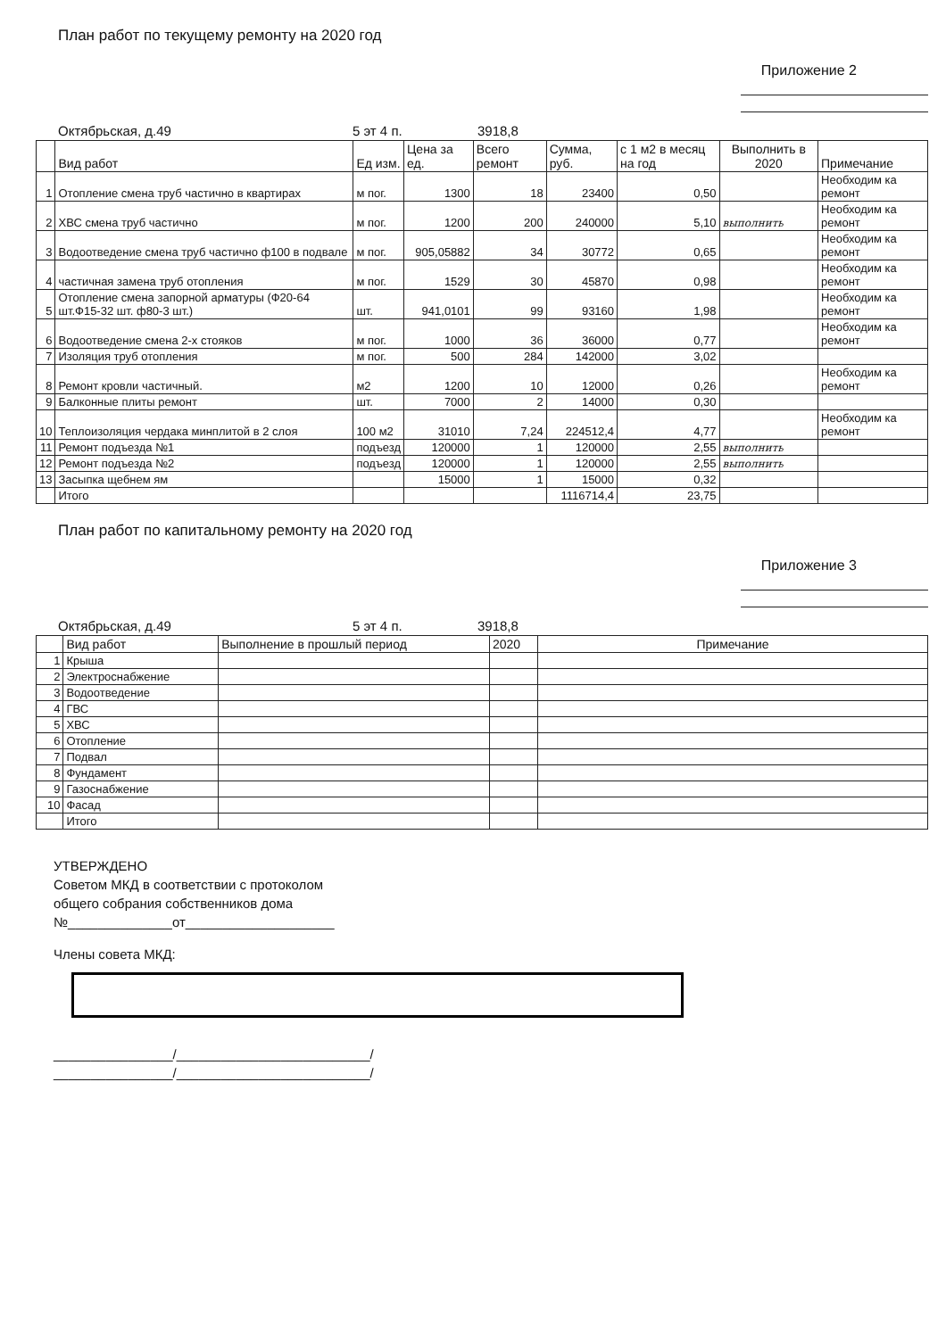План работ по текущему ремонту на 2020 год
Приложение 2
Октябрьская, д.49 5 эт 4 п. 3918,8
| | Вид работ | Ед изм. | Цена за ед. | Всего ремонт | Сумма, руб. | с 1 м2 в месяц на год | Выполнить в 2020 | Примечание |
| --- | --- | --- | --- | --- | --- | --- | --- | --- |
| 1 | Отопление смена труб частично в квартирах | м пог. | 1300 | 18 | 23400 | 0,50 | | Необходим ка ремонт |
| 2 | ХВС смена труб частично | м пог. | 1200 | 200 | 240000 | 5,10 | выполнить | Необходим ка ремонт |
| 3 | Водоотведение смена труб частично ф100 в подвале | м пог. | 905,05882 | 34 | 30772 | 0,65 | | Необходим ка ремонт |
| 4 | частичная замена труб отопления | м пог. | 1529 | 30 | 45870 | 0,98 | | Необходим ка ремонт |
| 5 | Отопление смена запорной арматуры (Ф20-64 шт.Ф15-32 шт. ф80-3 шт.) | шт. | 941,0101 | 99 | 93160 | 1,98 | | Необходим ка ремонт |
| 6 | Водоотведение смена 2-х стояков | м пог. | 1000 | 36 | 36000 | 0,77 | | Необходим ка ремонт |
| 7 | Изоляция труб отопления | м пог. | 500 | 284 | 142000 | 3,02 | | |
| 8 | Ремонт кровли частичный. | м2 | 1200 | 10 | 12000 | 0,26 | | Необходим ка ремонт |
| 9 | Балконные плиты ремонт | шт. | 7000 | 2 | 14000 | 0,30 | | |
| 10 | Теплоизоляция чердака минплитой в 2 слоя | 100 м2 | 31010 | 7,24 | 224512,4 | 4,77 | | Необходим ка ремонт |
| 11 | Ремонт подъезда №1 | подъезд | 120000 | 1 | 120000 | 2,55 | выполнить | |
| 12 | Ремонт подъезда №2 | подъезд | 120000 | 1 | 120000 | 2,55 | выполнить | |
| 13 | Засыпка щебнем ям | | 15000 | 1 | 15000 | 0,32 | | |
| | Итого | | | | 1116714,4 | 23,75 | | |
План работ по капитальному ремонту на 2020 год
Приложение 3
Октябрьская, д.49 5 эт 4 п. 3918,8
| | Вид работ | Выполнение в прошлый период | 2020 | Примечание |
| --- | --- | --- | --- | --- |
| 1 | Крыша | | | |
| 2 | Электроснабжение | | | |
| 3 | Водоотведение | | | |
| 4 | ГВС | | | |
| 5 | ХВС | | | |
| 6 | Отопление | | | |
| 7 | Подвал | | | |
| 8 | Фундамент | | | |
| 9 | Газоснабжение | | | |
| 10 | Фасад | | | |
| | Итого | | | |
УТВЕРЖДЕНО
Советом МКД в соответствии с протоколом
общего собрания собственников дома
№______________от____________________
Члены совета МКД:
________________/__________________________/
________________/__________________________/